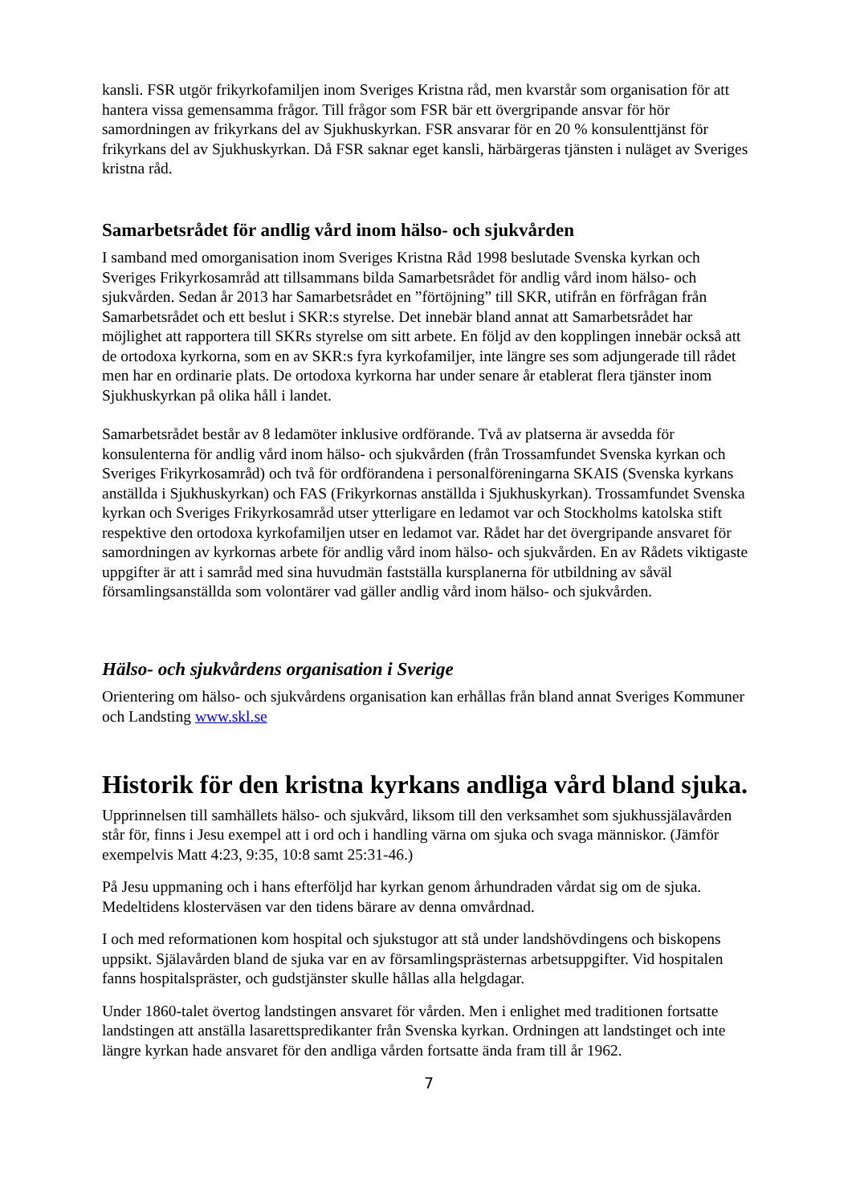kansli. FSR utgör frikyrkofamiljen inom Sveriges Kristna råd, men kvarstår som organisation för att hantera vissa gemensamma frågor. Till frågor som FSR bär ett övergripande ansvar för hör samordningen av frikyrkans del av Sjukhuskyrkan. FSR ansvarar för en 20 % konsulenttjänst för frikyrkans del av Sjukhuskyrkan. Då FSR saknar eget kansli, härbärgeras tjänsten i nuläget av Sveriges kristna råd.
Samarbetsrådet för andlig vård inom hälso- och sjukvården
I samband med omorganisation inom Sveriges Kristna Råd 1998 beslutade Svenska kyrkan och Sveriges Frikyrkosamråd att tillsammans bilda Samarbetsrådet för andlig vård inom hälso- och sjukvården. Sedan år 2013 har Samarbetsrådet en ”förtöjning” till SKR, utifrån en förfrågan från Samarbetsrådet och ett beslut i SKR:s styrelse. Det innebär bland annat att Samarbetsrådet har möjlighet att rapportera till SKRs styrelse om sitt arbete. En följd av den kopplingen innebär också att de ortodoxa kyrkorna, som en av SKR:s fyra kyrkofamiljer, inte längre ses som adjungerade till rådet men har en ordinarie plats. De ortodoxa kyrkorna har under senare år etablerat flera tjänster inom Sjukhuskyrkan på olika håll i landet.
Samarbetsrådet består av 8 ledamöter inklusive ordförande. Två av platserna är avsedda för konsulenterna för andlig vård inom hälso- och sjukvården (från Trossamfundet Svenska kyrkan och Sveriges Frikyrkosamråd) och två för ordförandena i personalföreningarna SKAIS (Svenska kyrkans anställda i Sjukhuskyrkan) och FAS (Frikyrkornas anställda i Sjukhuskyrkan). Trossamfundet Svenska kyrkan och Sveriges Frikyrkosamråd utser ytterligare en ledamot var och Stockholms katolska stift respektive den ortodoxa kyrkofamiljen utser en ledamot var. Rådet har det övergripande ansvaret för samordningen av kyrkornas arbete för andlig vård inom hälso- och sjukvården. En av Rådets viktigaste uppgifter är att i samråd med sina huvudmän fastställa kursplanerna för utbildning av såväl församlingsanställda som volontärer vad gäller andlig vård inom hälso- och sjukvården.
Hälso- och sjukvårdens organisation i Sverige
Orientering om hälso- och sjukvårdens organisation kan erhållas från bland annat Sveriges Kommuner och Landsting www.skl.se
Historik för den kristna kyrkans andliga vård bland sjuka.
Upprinnelsen till samhällets hälso- och sjukvård, liksom till den verksamhet som sjukhussjälavården står för, finns i Jesu exempel att i ord och i handling värna om sjuka och svaga människor. (Jämför exempelvis Matt 4:23, 9:35, 10:8 samt 25:31-46.)
På Jesu uppmaning och i hans efterföljd har kyrkan genom århundraden vårdat sig om de sjuka. Medeltidens klosterväsen var den tidens bärare av denna omvårdnad.
I och med reformationen kom hospital och sjukstugor att stå under landshövdingens och biskopens uppsikt. Själavården bland de sjuka var en av församlingsprästernas arbetsuppgifter. Vid hospitalen fanns hospitalspräster, och gudstjänster skulle hållas alla helgdagar.
Under 1860-talet övertog landstingen ansvaret för vården. Men i enlighet med traditionen fortsatte landstingen att anställa lasarettspredikanter från Svenska kyrkan. Ordningen att landstinget och inte längre kyrkan hade ansvaret för den andliga vården fortsatte ända fram till år 1962.
7